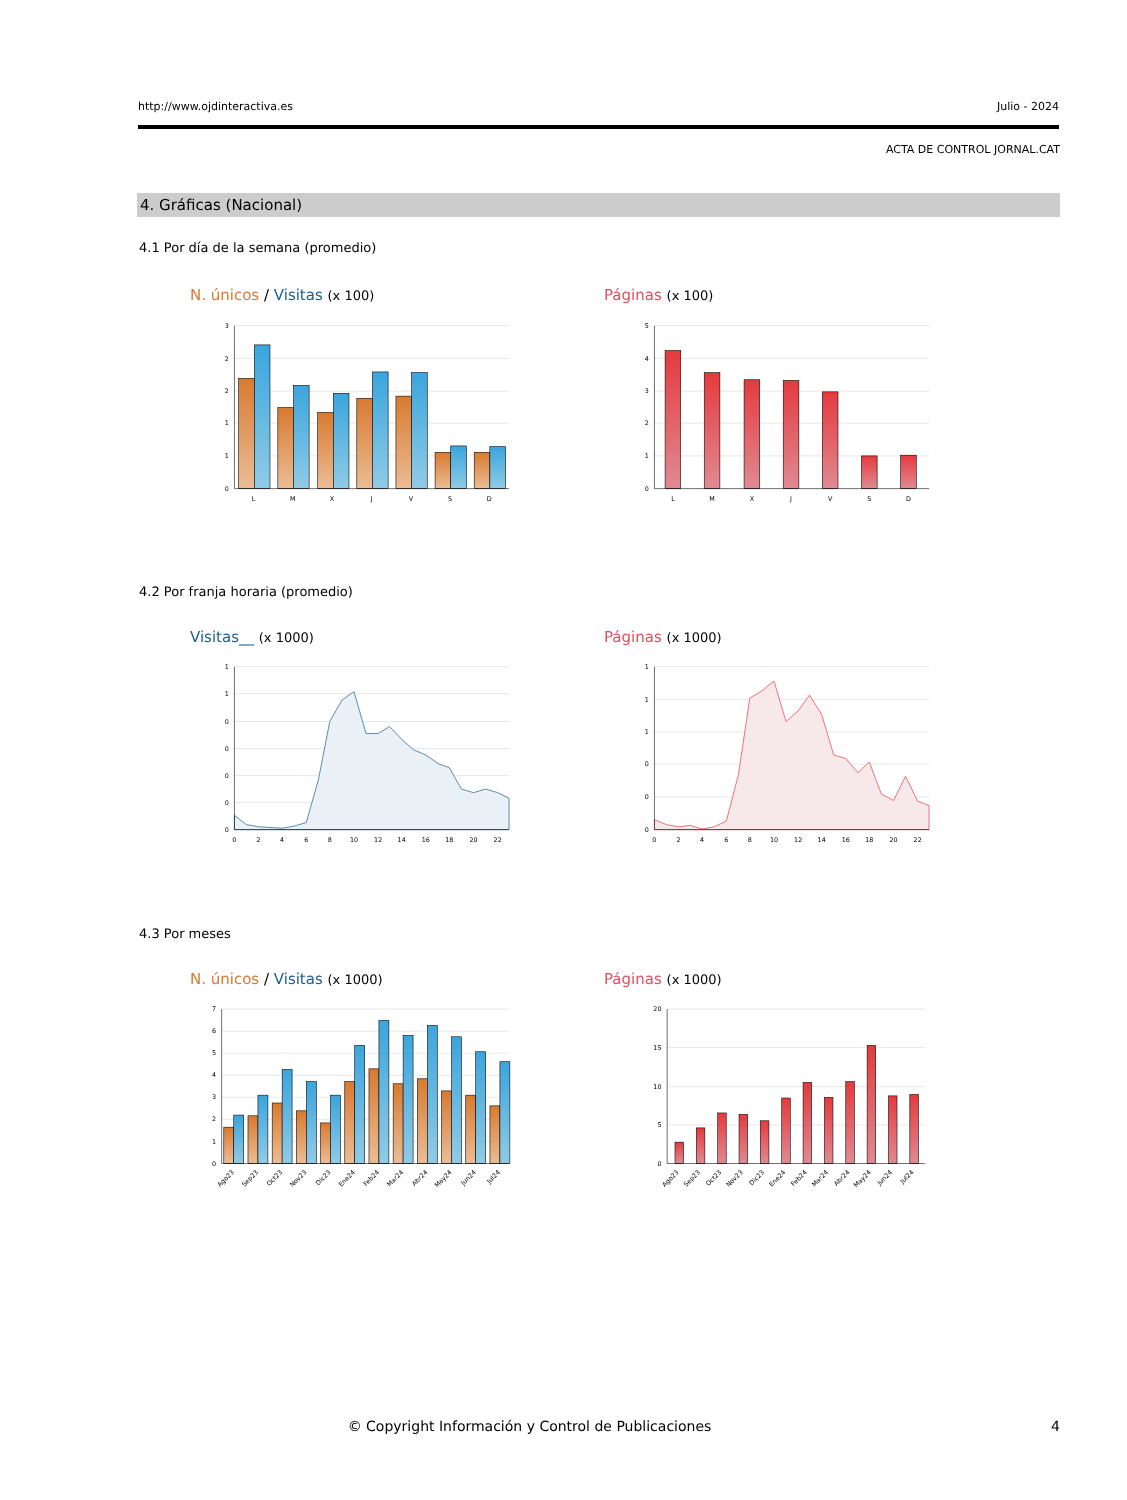http://www.ojdinteractiva.es Julio - 2024
ACTA DE CONTROL JORNAL.CAT
4. Gráficas (Nacional)
4.1 Por día de la semana (promedio)
N. únicos / Visitas (x 100) Páginas (x 100)
3
2
2
1
1
0
L
M
X
J
V
S
D
5
4
3
2
1
0
L
M
X
J
V
S
D
4.2 Por franja horaria (promedio)
Visitas__ (x 1000) Páginas (x 1000)
1
1
0
0
0
0
0
0
2
4
6
8
10
12
14
16
18
20
22
1
1
1
0
0
0
0
2
4
6
8
10
12
14
16
18
20
22
4.3 Por meses
N. únicos / Visitas (x 1000) Páginas (x 1000)
7
6
5
4
3
2
1
0
Ago23
Sep23
Oct23
Nov23
Dic23
Ene24
Feb24
Mar24
Abr24
May24
Jun24
Jul24
20
15
10
5
0
Ago23
Sep23
Oct23
Nov23
Dic23
Ene24
Feb24
Mar24
Abr24
May24
Jun24
Jul24
© Copyright Información y Control de Publicaciones
4